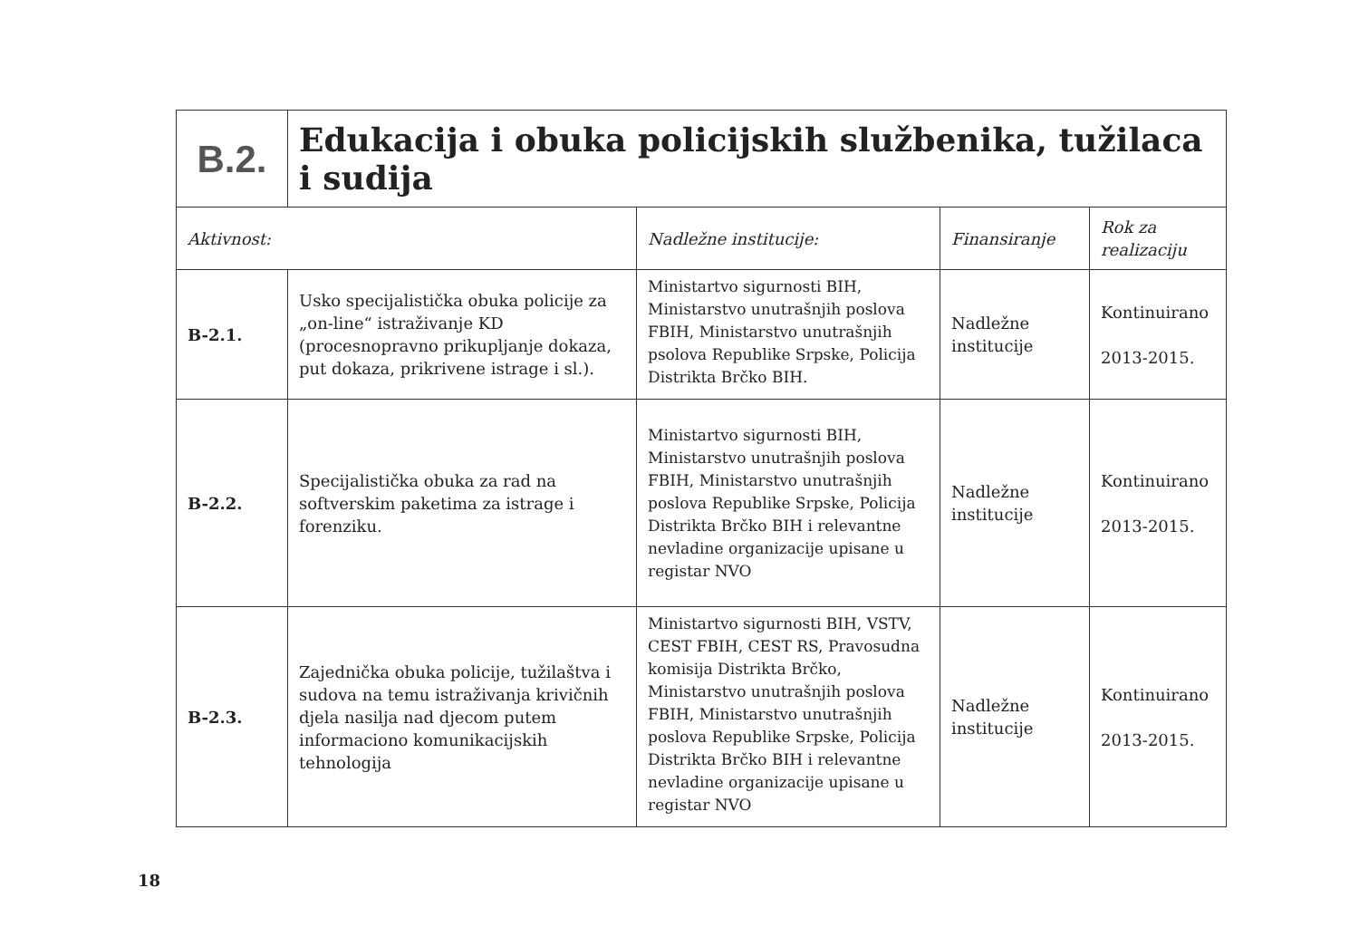| B.2. | Edukacija i obuka policijskih službenika, tužilaca i sudija | | | |
| Aktivnost: | | Nadležne institucije: | Finansiranje | Rok za realizaciju |
| B-2.1. | Usko specijalistička obuka policije za „on-line“ istraživanje KD (procesnopravno prikupljanje dokaza, put dokaza, prikrivene istrage i sl.). | Ministartvo sigurnosti BIH, Ministarstvo unutrašnjih poslova FBIH, Ministarstvo unutrašnjih psolova Republike Srpske, Policija Distrikta Brčko BIH. | Nadležne institucije | Kontinuirano 2013-2015. |
| B-2.2. | Specijalistička obuka za rad na softverskim paketima za istrage i forenziku. | Ministartvo sigurnosti BIH, Ministarstvo unutrašnjih poslova FBIH, Ministarstvo unutrašnjih poslova Republike Srpske, Policija Distrikta Brčko BIH i relevantne nevladine organizacije upisane u registar NVO | Nadležne institucije | Kontinuirano 2013-2015. |
| B-2.3. | Zajednička obuka policije, tužilaštva i sudova na temu istraživanja krivičnih djela nasilja nad djecom putem informaciono komunikacijskih tehnologija | Ministartvo sigurnosti BIH, VSTV, CEST FBIH, CEST RS, Pravosudna komisija Distrikta Brčko, Ministarstvo unutrašnjih poslova FBIH, Ministarstvo unutrašnjih poslova Republike Srpske, Policija Distrikta Brčko BIH i relevantne nevladine organizacije upisane u registar NVO | Nadležne institucije | Kontinuirano 2013-2015. |
18